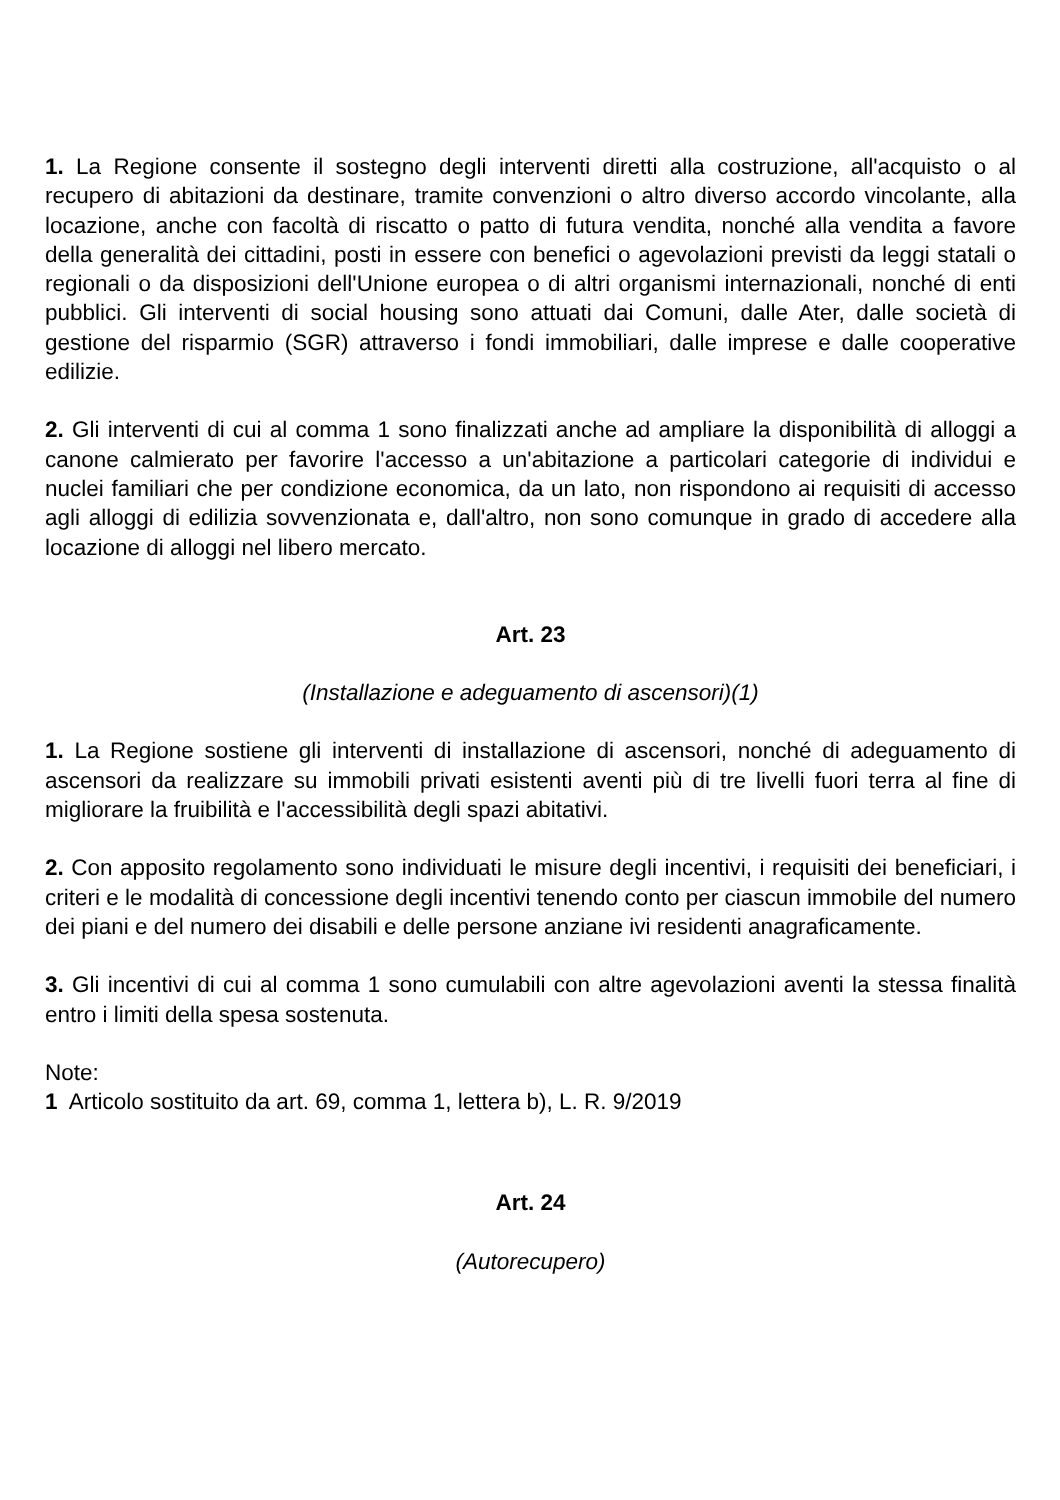1. La Regione consente il sostegno degli interventi diretti alla costruzione, all'acquisto o al recupero di abitazioni da destinare, tramite convenzioni o altro diverso accordo vincolante, alla locazione, anche con facoltà di riscatto o patto di futura vendita, nonché alla vendita a favore della generalità dei cittadini, posti in essere con benefici o agevolazioni previsti da leggi statali o regionali o da disposizioni dell'Unione europea o di altri organismi internazionali, nonché di enti pubblici. Gli interventi di social housing sono attuati dai Comuni, dalle Ater, dalle società di gestione del risparmio (SGR) attraverso i fondi immobiliari, dalle imprese e dalle cooperative edilizie.
2. Gli interventi di cui al comma 1 sono finalizzati anche ad ampliare la disponibilità di alloggi a canone calmierato per favorire l'accesso a un'abitazione a particolari categorie di individui e nuclei familiari che per condizione economica, da un lato, non rispondono ai requisiti di accesso agli alloggi di edilizia sovvenzionata e, dall'altro, non sono comunque in grado di accedere alla locazione di alloggi nel libero mercato.
Art. 23
(Installazione e adeguamento di ascensori)(1)
1. La Regione sostiene gli interventi di installazione di ascensori, nonché di adeguamento di ascensori da realizzare su immobili privati esistenti aventi più di tre livelli fuori terra al fine di migliorare la fruibilità e l'accessibilità degli spazi abitativi.
2. Con apposito regolamento sono individuati le misure degli incentivi, i requisiti dei beneficiari, i criteri e le modalità di concessione degli incentivi tenendo conto per ciascun immobile del numero dei piani e del numero dei disabili e delle persone anziane ivi residenti anagraficamente.
3. Gli incentivi di cui al comma 1 sono cumulabili con altre agevolazioni aventi la stessa finalità entro i limiti della spesa sostenuta.
Note:
1 Articolo sostituito da art. 69, comma 1, lettera b), L. R. 9/2019
Art. 24
(Autorecupero)